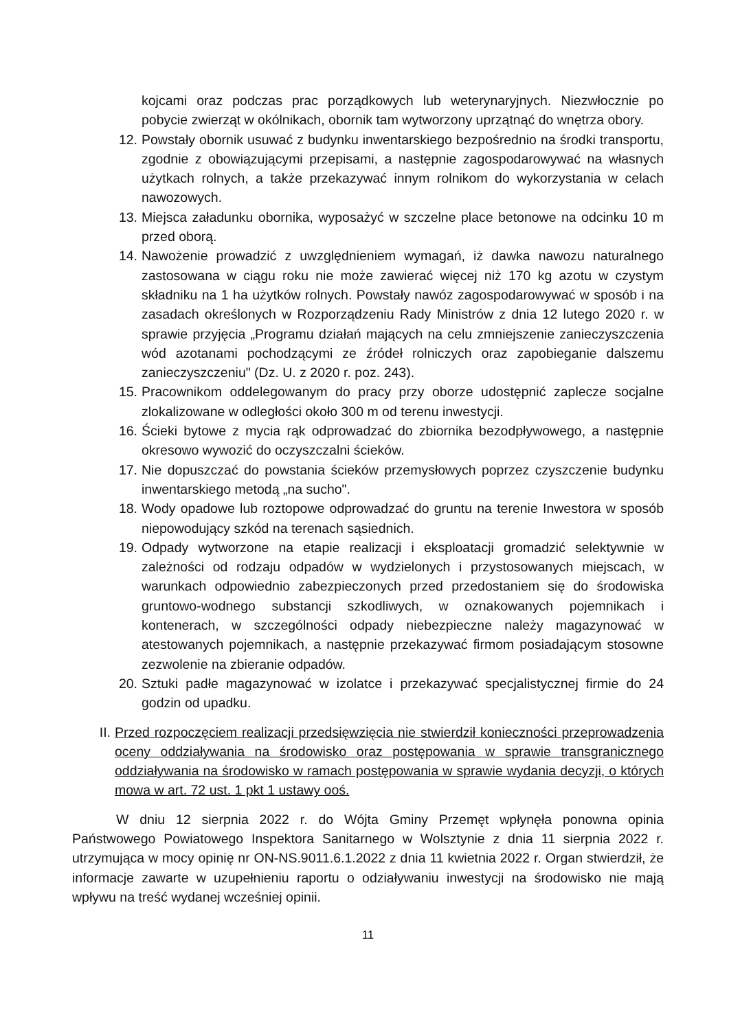kojcami oraz podczas prac porządkowych lub weterynaryjnych. Niezwłocznie po pobycie zwierząt w okólnikach, obornik tam wytworzony uprzątnąć do wnętrza obory.
12. Powstały obornik usuwać z budynku inwentarskiego bezpośrednio na środki transportu, zgodnie z obowiązującymi przepisami, a następnie zagospodarowywać na własnych użytkach rolnych, a także przekazywać innym rolnikom do wykorzystania w celach nawozowych.
13. Miejsca załadunku obornika, wyposażyć w szczelne place betonowe na odcinku 10 m przed oborą.
14. Nawożenie prowadzić z uwzględnieniem wymagań, iż dawka nawozu naturalnego zastosowana w ciągu roku nie może zawierać więcej niż 170 kg azotu w czystym składniku na 1 ha użytków rolnych. Powstały nawóz zagospodarowywać w sposób i na zasadach określonych w Rozporządzeniu Rady Ministrów z dnia 12 lutego 2020 r. w sprawie przyjęcia „Programu działań mających na celu zmniejszenie zanieczyszczenia wód azotanami pochodzącymi ze źródeł rolniczych oraz zapobieganie dalszemu zanieczyszczeniu" (Dz. U. z 2020 r. poz. 243).
15. Pracownikom oddelegowanym do pracy przy oborze udostępnić zaplecze socjalne zlokalizowane w odległości około 300 m od terenu inwestycji.
16. Ścieki bytowe z mycia rąk odprowadzać do zbiornika bezodpływowego, a następnie okresowo wywozić do oczyszczalni ścieków.
17. Nie dopuszczać do powstania ścieków przemysłowych poprzez czyszczenie budynku inwentarskiego metodą „na sucho".
18. Wody opadowe lub roztopowe odprowadzać do gruntu na terenie Inwestora w sposób niepowodujący szkód na terenach sąsiednich.
19. Odpady wytworzone na etapie realizacji i eksploatacji gromadzić selektywnie w zależności od rodzaju odpadów w wydzielonych i przystosowanych miejscach, w warunkach odpowiednio zabezpieczonych przed przedostaniem się do środowiska gruntowo-wodnego substancji szkodliwych, w oznakowanych pojemnikach i kontenerach, w szczególności odpady niebezpieczne należy magazynować w atestowanych pojemnikach, a następnie przekazywać firmom posiadającym stosowne zezwolenie na zbieranie odpadów.
20. Sztuki padłe magazynować w izolatce i przekazywać specjalistycznej firmie do 24 godzin od upadku.
II. Przed rozpoczęciem realizacji przedsięwzięcia nie stwierdził konieczności przeprowadzenia oceny oddziaływania na środowisko oraz postępowania w sprawie transgranicznego oddziaływania na środowisko w ramach postępowania w sprawie wydania decyzji, o których mowa w art. 72 ust. 1 pkt 1 ustawy ooś.
W dniu 12 sierpnia 2022 r. do Wójta Gminy Przemęt wpłynęła ponowna opinia Państwowego Powiatowego Inspektora Sanitarnego w Wolsztynie z dnia 11 sierpnia 2022 r. utrzymująca w mocy opinię nr ON-NS.9011.6.1.2022 z dnia 11 kwietnia 2022 r. Organ stwierdził, że informacje zawarte w uzupełnieniu raportu o odziaływaniu inwestycji na środowisko nie mają wpływu na treść wydanej wcześniej opinii.
11